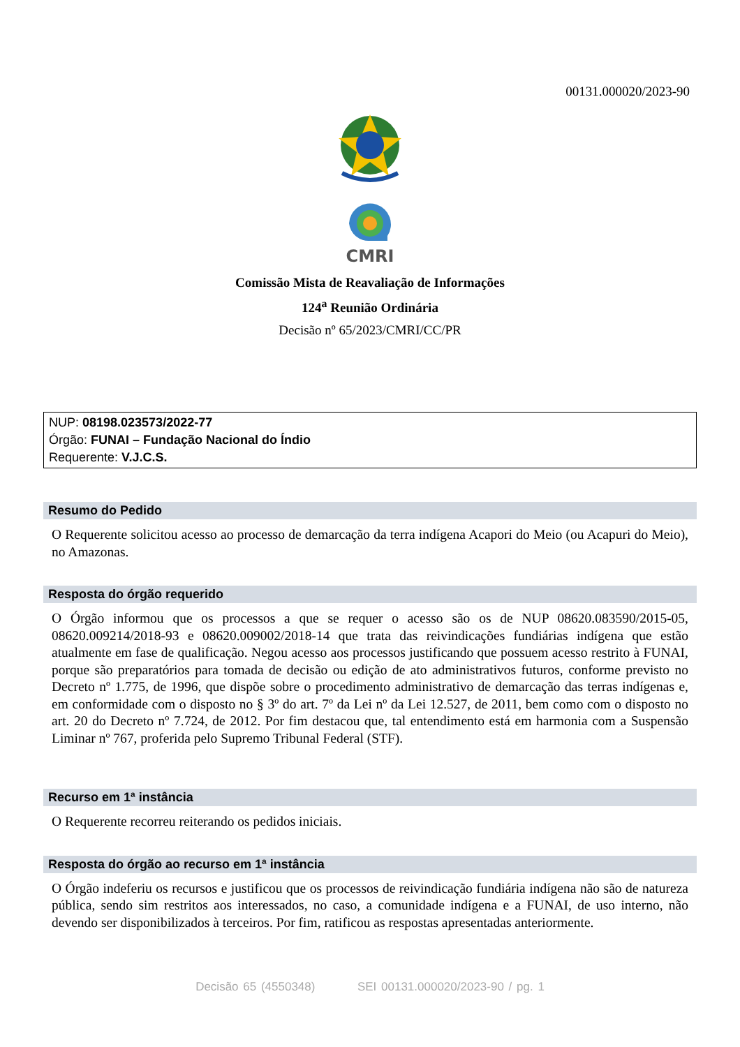00131.000020/2023-90
CMRI
Comissão Mista de Reavaliação de Informações
124<sup>a</sup> Reunião Ordinária
Decisão nº 65/2023/CMRI/CC/PR
NUP: 08198.023573/2022-77
Órgão: FUNAI – Fundação Nacional do Índio
Requerente: V.J.C.S.
Resumo do Pedido
O Requerente solicitou acesso ao processo de demarcação da terra indígena Acapori do Meio (ou Acapuri do Meio), no Amazonas.
Resposta do órgão requerido
O Órgão informou que os processos a que se requer o acesso são os de NUP 08620.083590/2015-05, 08620.009214/2018-93 e 08620.009002/2018-14 que trata das reivindicações fundiárias indígena que estão atualmente em fase de qualificação. Negou acesso aos processos justificando que possuem acesso restrito à FUNAI, porque são preparatórios para tomada de decisão ou edição de ato administrativos futuros, conforme previsto no Decreto nº 1.775, de 1996, que dispõe sobre o procedimento administrativo de demarcação das terras indígenas e, em conformidade com o disposto no § 3º do art. 7º da Lei nº da Lei 12.527, de 2011, bem como com o disposto no art. 20 do Decreto nº 7.724, de 2012. Por fim destacou que, tal entendimento está em harmonia com a Suspensão Liminar nº 767, proferida pelo Supremo Tribunal Federal (STF).
Recurso em 1ª instância
O Requerente recorreu reiterando os pedidos iniciais.
Resposta do órgão ao recurso em 1ª instância
O Órgão indeferiu os recursos e justificou que os processos de reivindicação fundiária indígena não são de natureza pública, sendo sim restritos aos interessados, no caso, a comunidade indígena e a FUNAI, de uso interno, não devendo ser disponibilizados à terceiros. Por fim, ratificou as respostas apresentadas anteriormente.
Decisão 65 (4550348) SEI 00131.000020/2023-90 / pg. 1